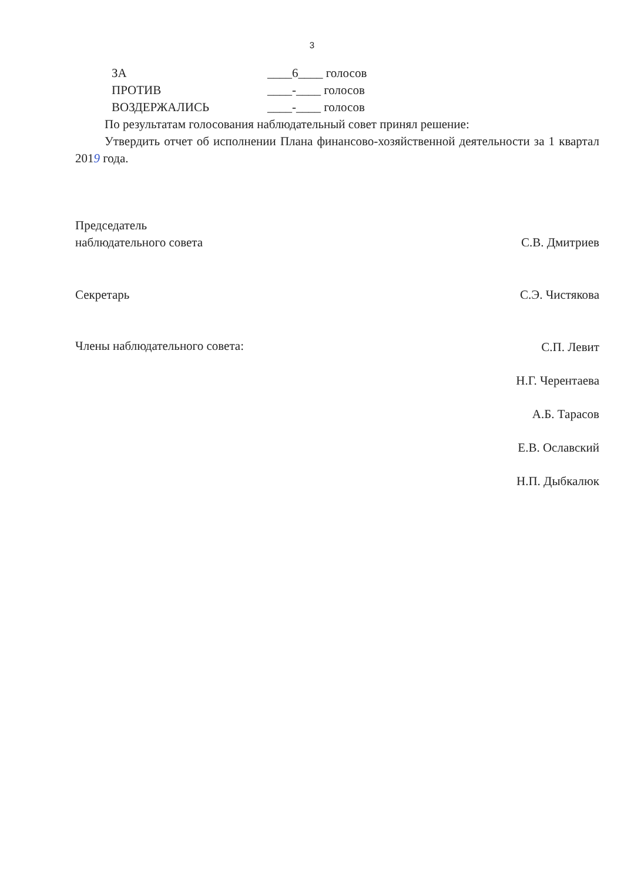3
ЗА ____6____ голосов
ПРОТИВ ____-____ голосов
ВОЗДЕРЖАЛИСЬ ____-____ голосов
По результатам голосования наблюдательный совет принял решение:
Утвердить отчет об исполнении Плана финансово-хозяйственной деятельности за 1 квартал 2019 года.
Председатель
наблюдательного совета
С.В. Дмитриев
Секретарь С.Э. Чистякова
Члены наблюдательного совета:
С.П. Левит
Н.Г. Черентаева
А.Б. Тарасов
Е.В. Ославский
Н.П. Дыбкалюк